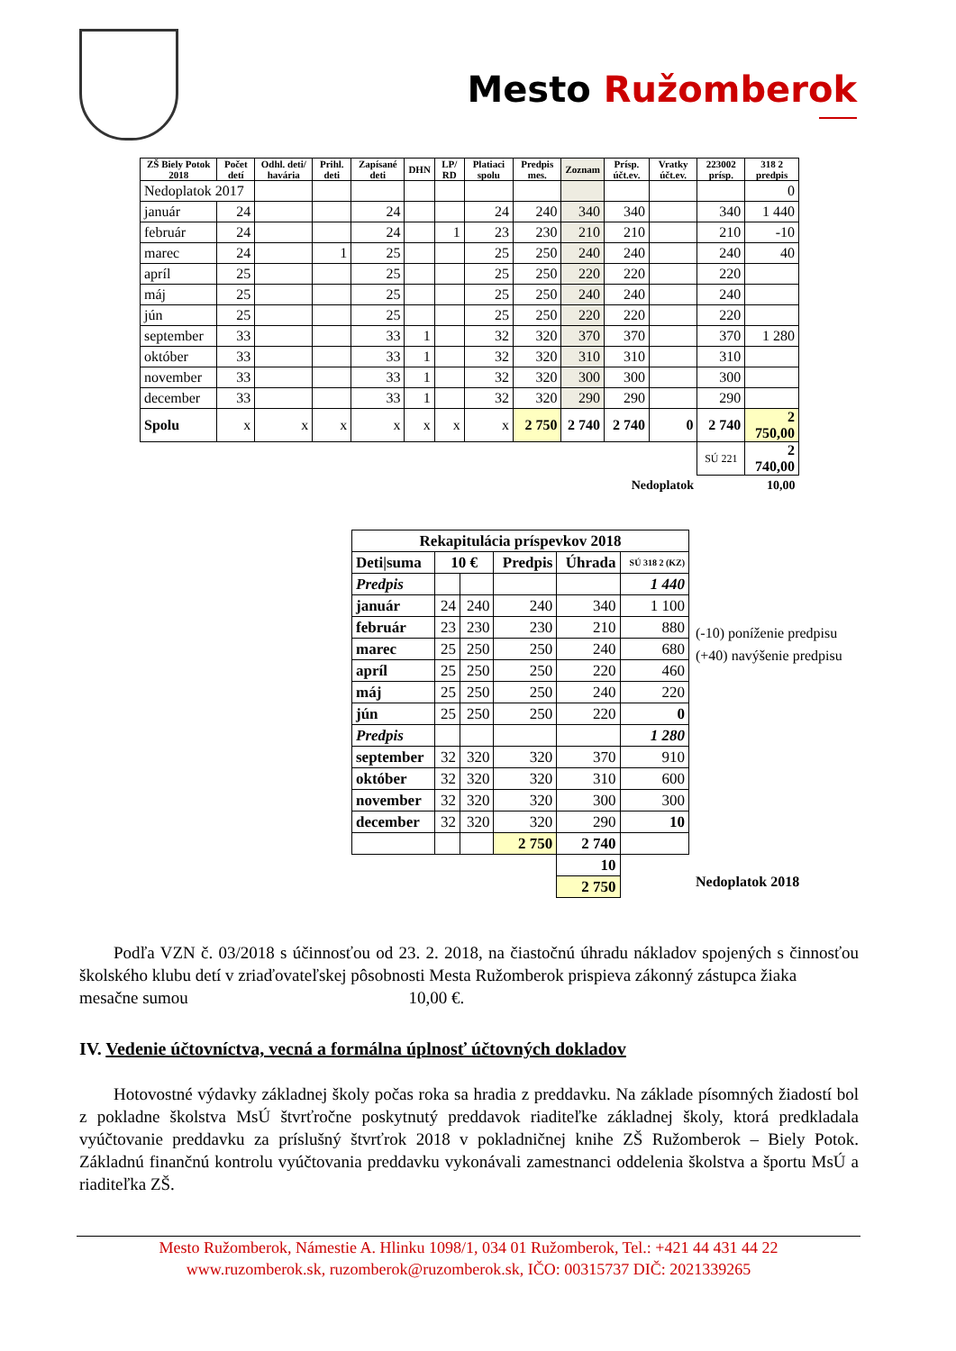Mesto Ružomberok
| ZŠ Biely Potok 2018 | Počet detí | Odhl. deti/ havária | Prihl. deti | Zapísané deti | DHN | LP/ RD | Platiaci spolu | Predpis mes. | Zoznam | Prísp. účt.ev. | Vratky účt.ev. | 223002 prísp. | 318 2 predpis |
| --- | --- | --- | --- | --- | --- | --- | --- | --- | --- | --- | --- | --- | --- |
| Nedoplatok 2017 | | | | | | | | | | | | | 0 |
| január | 24 | | | 24 | | | 24 | 240 | 340 | 340 | | 340 | 1 440 |
| február | 24 | | | 24 | | 1 | 23 | 230 | 210 | 210 | | 210 | -10 |
| marec | 24 | | 1 | 25 | | | 25 | 250 | 240 | 240 | | 240 | 40 |
| apríl | 25 | | | 25 | | | 25 | 250 | 220 | 220 | | 220 | |
| máj | 25 | | | 25 | | | 25 | 250 | 240 | 240 | | 240 | |
| jún | 25 | | | 25 | | | 25 | 250 | 220 | 220 | | 220 | |
| september | 33 | | | 33 | 1 | | 32 | 320 | 370 | 370 | | 370 | 1 280 |
| október | 33 | | | 33 | 1 | | 32 | 320 | 310 | 310 | | 310 | |
| november | 33 | | | 33 | 1 | | 32 | 320 | 300 | 300 | | 300 | |
| december | 33 | | | 33 | 1 | | 32 | 320 | 290 | 290 | | 290 | |
| Spolu | x | x | x | x | x | x | x | 2 750 | 2 740 | 2 740 | 0 | 2 740 | 2 750,00 |
| | | | | | | | | | | | | SÚ 221 | 2 740,00 |
| Nedoplatok | | | | | | | | | | | | | 10,00 |
| Rekapitulácia príspevkov 2018 | | | | | |
| Deti/suma | 10 € | | Predpis | Úhrada | SÚ 318 2 (KZ) |
| Predpis | | | | | 1 440 |
| január | 24 | 240 | 240 | 340 | 1 100 |
| február | 23 | 230 | 230 | 210 | 880 |
| marec | 25 | 250 | 250 | 240 | 680 |
| apríl | 25 | 250 | 250 | 220 | 460 |
| máj | 25 | 250 | 250 | 240 | 220 |
| jún | 25 | 250 | 250 | 220 | 0 |
| Predpis | | | | | 1 280 |
| september | 32 | 320 | 320 | 370 | 910 |
| október | 32 | 320 | 320 | 310 | 600 |
| november | 32 | 320 | 320 | 300 | 300 |
| december | 32 | 320 | 320 | 290 | 10 |
| | | | 2 750 | 2 740 | |
| | | | | 10 | |
| | | | | 2 750 | |
(-10) poníženie predpisu
(+40) navýšenie predpisu
Nedoplatok 2018
Podľa VZN č. 03/2018 s účinnosťou od 23. 2. 2018, na čiastočnú úhradu nákladov spojených s činnosťou školského klubu detí v zriaďovateľskej pôsobnosti Mesta Ružomberok prispieva zákonný zástupca žiaka
mesačne sumou 10,00 €.
IV. Vedenie účtovníctva, vecná a formálna úplnosť účtovných dokladov
Hotovostné výdavky základnej školy počas roka sa hradia z preddavku. Na základe písomných žiadostí bol z pokladne školstva MsÚ štvrťročne poskytnutý preddavok riaditeľke základnej školy, ktorá predkladala vyúčtovanie preddavku za príslušný štvrťrok 2018 v pokladničnej knihe ZŠ Ružomberok – Biely Potok. Základnú finančnú kontrolu vyúčtovania preddavku vykonávali zamestnanci oddelenia školstva a športu MsÚ a riaditeľka ZŠ.
Mesto Ružomberok, Námestie A. Hlinku 1098/1, 034 01 Ružomberok, Tel.: +421 44 431 44 22
www.ruzomberok.sk, ruzomberok@ruzomberok.sk, IČO: 00315737 DIČ: 2021339265